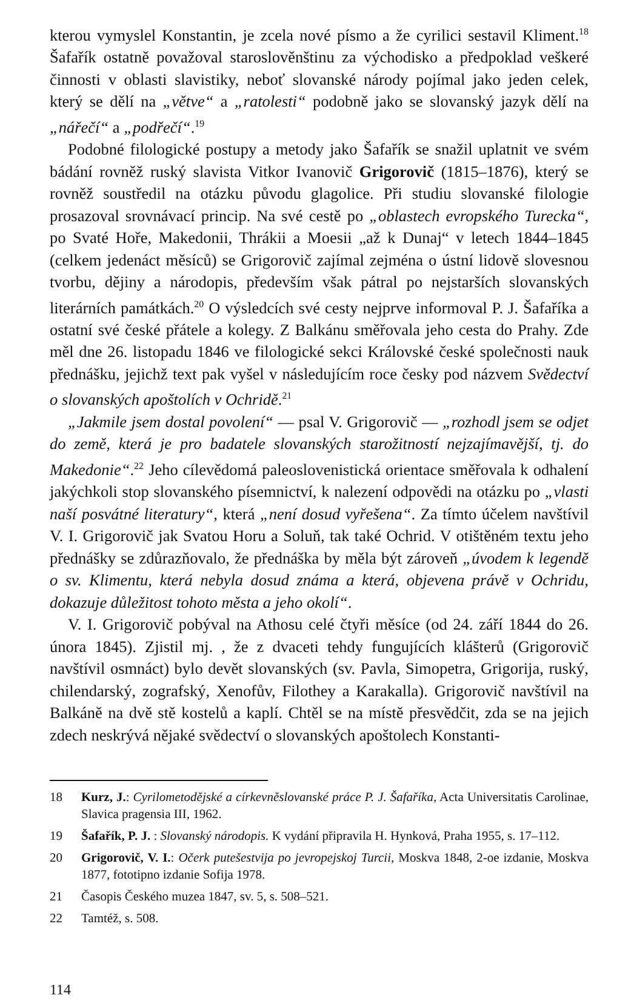kterou vymyslel Konstantin, je zcela nové písmo a že cyrilici sestavil Kliment.<sup>18</sup> Šafařík ostatně považoval staroslověnštinu za východisko a předpoklad veškeré činnosti v oblasti slavistiky, neboť slovanské národy pojímal jako jeden celek, který se dělí na „větve“ a „ratolesti“ podobně jako se slovanský jazyk dělí na „nářečí“ a „podřečí“.<sup>19</sup>
Podobné filologické postupy a metody jako Šafařík se snažil uplatnit ve svém bádání rovněž ruský slavista Vitkor Ivanovič Grigorovič (1815–1876), který se rovněž soustředil na otázku původu glagolice. Při studiu slovanské filologie prosazoval srovnávací princip. Na své cestě po „oblastech evropského Turecka“, po Svaté Hoře, Makedonii, Thrákii a Moesii „až k Dunaj“ v letech 1844–1845 (celkem jedenáct měsíců) se Grigorovič zajímal zejména o ústní lidově slovesnou tvorbu, dějiny a národopis, především však pátral po nejstarších slovanských literárních památkách.<sup>20</sup> O výsledcích své cesty nejprve informoval P. J. Šafaříka a ostatní své české přátele a kolegy. Z Balkánu směřovala jeho cesta do Prahy. Zde měl dne 26. listopadu 1846 ve filologické sekci Královské české společnosti nauk přednášku, jejichž text pak vyšel v následujícím roce česky pod názvem Svědectví o slovanských apoštolích v Ochridě.<sup>21</sup>
„Jakmile jsem dostal povolení“ — psal V. Grigorovič — „rozhodl jsem se odjet do země, která je pro badatele slovanských starožitností nejzajímavější, tj. do Makedonie“.<sup>22</sup> Jeho cílevědomá paleoslovenistická orientace směřovala k odhalení jakýchkoli stop slovanského písemnictví, k nalezení odpovědi na otázku po „vlasti naší posvátné literatury“, která „není dosud vyřešena“. Za tímto účelem navštívil V. I. Grigorovič jak Svatou Horu a Soluň, tak také Ochrid. V otištěném textu jeho přednášky se zdůrazňovalo, že přednáška by měla být zároveň „úvodem k legendě o sv. Klimentu, která nebyla dosud známa a která, objevena právě v Ochridu, dokazuje důležitost tohoto města a jeho okolí“.
V. I. Grigorovič pobýval na Athosu celé čtyři měsíce (od 24. září 1844 do 26. února 1845). Zjistil mj. , že z dvaceti tehdy fungujících klášterů (Grigorovič navštívil osmnáct) bylo devět slovanských (sv. Pavla, Simopetra, Grigorija, ruský, chilendarský, zografský, Xenofův, Filothey a Karakalla). Grigorovič navštívil na Balkáně na dvě stě kostelů a kaplí. Chtěl se na místě přesvědčit, zda se na jejich zdech neskrývá nějaké svědectví o slovanských apoštolech Konstanti-
18 Kurz, J.: Cyrilometodějské a církevněslovanské práce P. J. Šafaříka, Acta Universitatis Carolinae, Slavica pragensia III, 1962.
19 Šafařík, P. J. : Slovanský národopis. K vydání připravila H. Hynková, Praha 1955, s. 17–112.
20 Grigorovič, V. I.: Očerk putešestvija po jevropejskoj Turcii, Moskva 1848, 2-oe izdanie, Moskva 1877, fototipno izdanie Sofija 1978.
21 Časopis Českého muzea 1847, sv. 5, s. 508–521.
22 Tamtéž, s. 508.
114